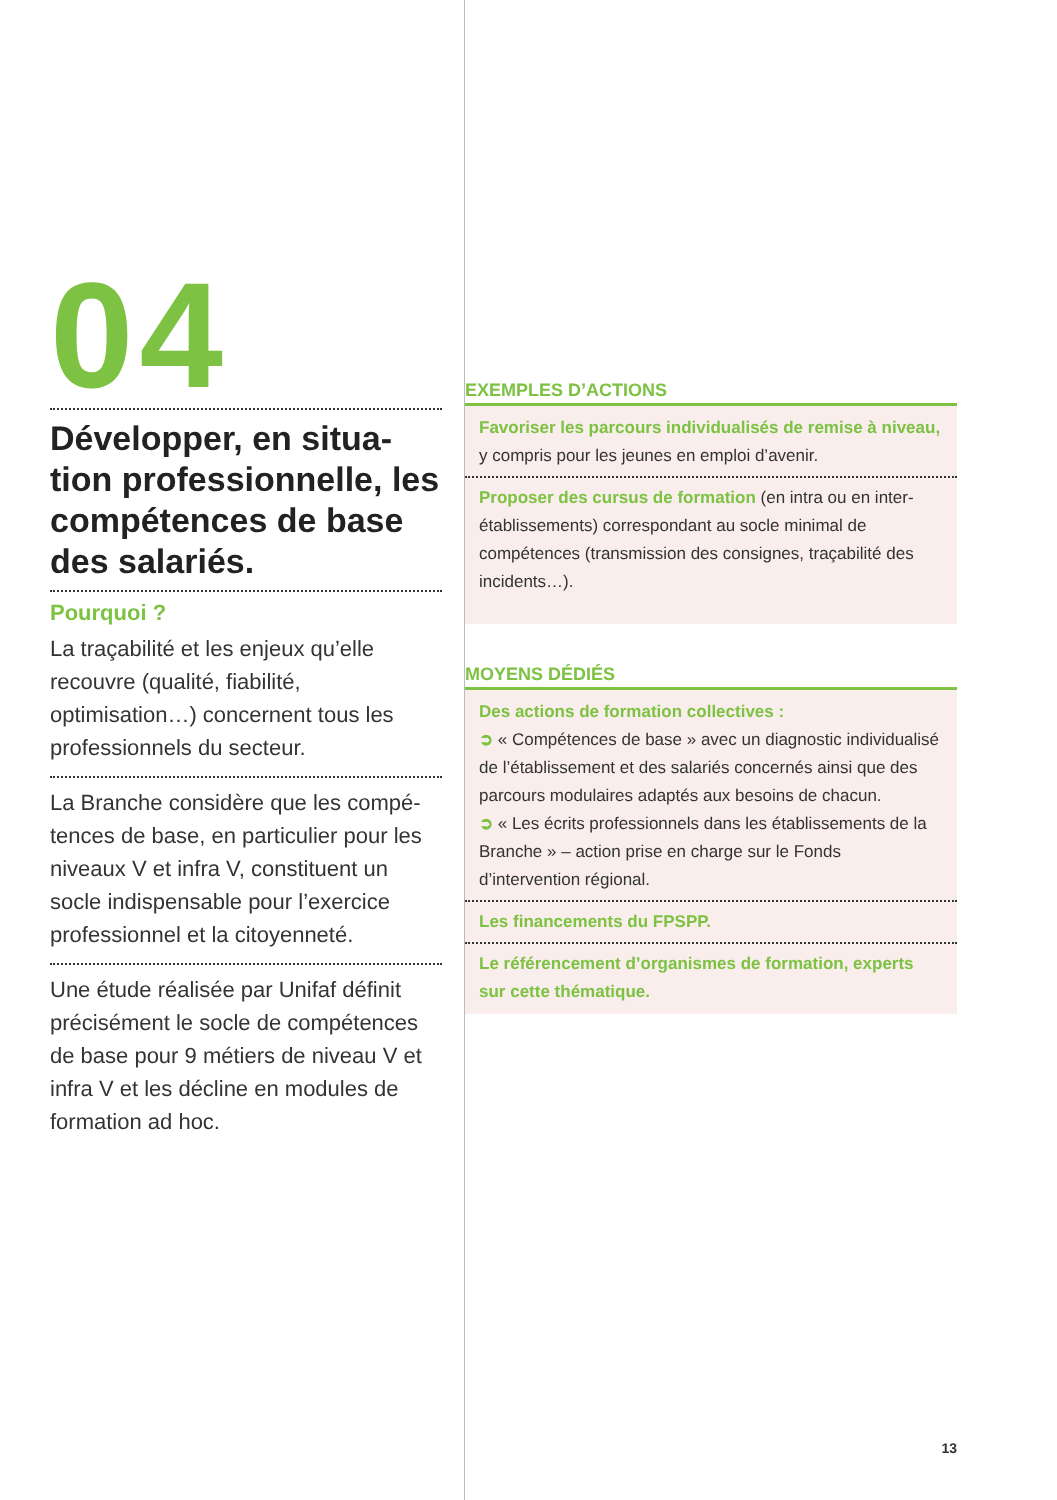04
Développer, en situa­tion professionnelle, les compétences de base des salariés.
Pourquoi ?
La traçabilité et les enjeux qu’elle recouvre (qualité, fiabilité, optimisation…) concernent tous les professionnels du secteur.
La Branche considère que les compé­tences de base, en particulier pour les niveaux V et infra V, constituent un socle indispensable pour l’exercice professionnel et la citoyenneté.
Une étude réalisée par Unifaf définit précisément le socle de compétences de base pour 9 métiers de niveau V et infra V et les décline en modules de formation ad hoc.
EXEMPLES D’ACTIONS
Favoriser les parcours individualisés de remise à niveau, y compris pour les jeunes en emploi d’avenir.
Proposer des cursus de formation (en intra ou en inter-établissements) correspondant au socle minimal de compétences (transmission des consignes, traçabilité des incidents…).
MOYENS DÉDIÉS
Des actions de formation collectives :
➲ « Compétences de base » avec un diagnostic individualisé de l’établissement et des salariés concernés ainsi que des parcours modulaires adaptés aux besoins de chacun.
➲ « Les écrits professionnels dans les établissements de la Branche » – action prise en charge sur le Fonds d’intervention régional.
Les financements du FPSPP.
Le référencement d’organismes de formation, experts sur cette thématique.
13